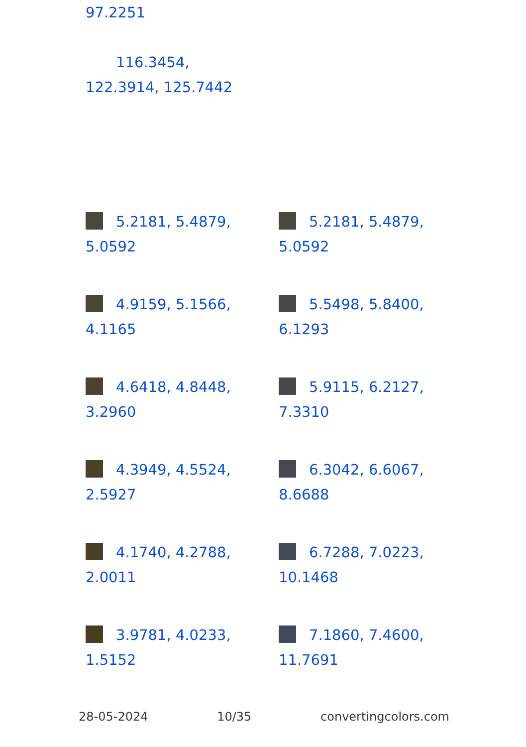97.2251
116.3454,
122.3914, 125.7442
5.2181, 5.4879, 5.0592
5.2181, 5.4879, 5.0592
4.9159, 5.1566, 4.1165
5.5498, 5.8400, 6.1293
4.6418, 4.8448, 3.2960
5.9115, 6.2127, 7.3310
4.3949, 4.5524, 2.5927
6.3042, 6.6067, 8.6688
4.1740, 4.2788, 2.0011
6.7288, 7.0223, 10.1468
3.9781, 4.0233, 1.5152
7.1860, 7.4600, 11.7691
28-05-2024 10/35 convertingcolors.com